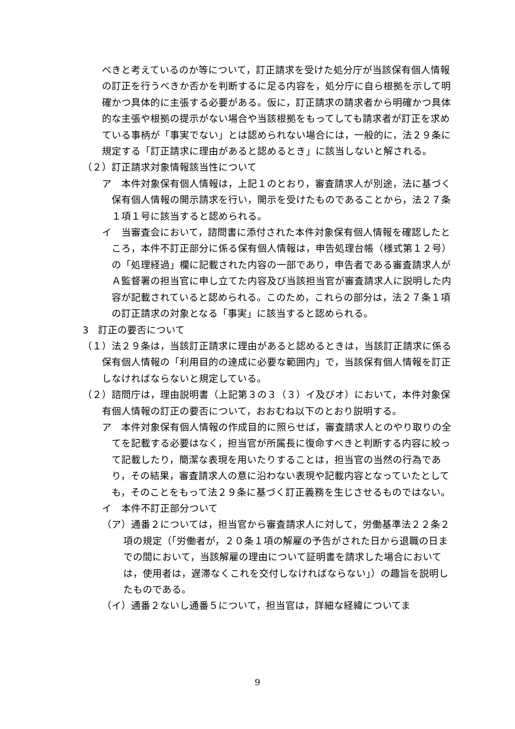べきと考えているのか等について，訂正請求を受けた処分庁が当該保有個人情報の訂正を行うべきか否かを判断するに足る内容を，処分庁に自ら根拠を示して明確かつ具体的に主張する必要がある。仮に，訂正請求の請求者から明確かつ具体的な主張や根拠の提示がない場合や当該根拠をもってしても請求者が訂正を求めている事柄が「事実でない」とは認められない場合には，一般的に，法２９条に規定する「訂正請求に理由があると認めるとき」に該当しないと解される。
（２）訂正請求対象情報該当性について
ア　本件対象保有個人情報は，上記１のとおり，審査請求人が別途，法に基づく保有個人情報の開示請求を行い，開示を受けたものであることから，法２７条１項１号に該当すると認められる。
イ　当審査会において，諮問書に添付された本件対象保有個人情報を確認したところ，本件不訂正部分に係る保有個人情報は，申告処理台帳（様式第１２号）の「処理経過」欄に記載された内容の一部であり，申告者である審査請求人がＡ監督署の担当官に申し立てた内容及び当該担当官が審査請求人に説明した内容が記載されていると認められる。このため，これらの部分は，法２７条１項の訂正請求の対象となる「事実」に該当すると認められる。
3　訂正の要否について
（１）法２９条は，当該訂正請求に理由があると認めるときは，当該訂正請求に係る保有個人情報の「利用目的の達成に必要な範囲内」で，当該保有個人情報を訂正しなければならないと規定している。
（２）諮問庁は，理由説明書（上記第３の３（３）イ及びオ）において，本件対象保有個人情報の訂正の要否について，おおむね以下のとおり説明する。
ア　本件対象保有個人情報の作成目的に照らせば，審査請求人とのやり取りの全てを記載する必要はなく，担当官が所属長に復命すべきと判断する内容に絞って記載したり，簡潔な表現を用いたりすることは，担当官の当然の行為であり，その結果，審査請求人の意に沿わない表現や記載内容となっていたとしても，そのことをもって法２９条に基づく訂正義務を生じさせるものではない。
イ　本件不訂正部分ついて
（ア）通番２については，担当官から審査請求人に対して，労働基準法２２条２項の規定（「労働者が，２０条１項の解雇の予告がされた日から退職の日までの間において，当該解雇の理由について証明書を請求した場合においては，使用者は，遅滞なくこれを交付しなければならない」）の趣旨を説明したものである。
（イ）通番２ないし通番５について，担当官は，詳細な経緯についてま
9